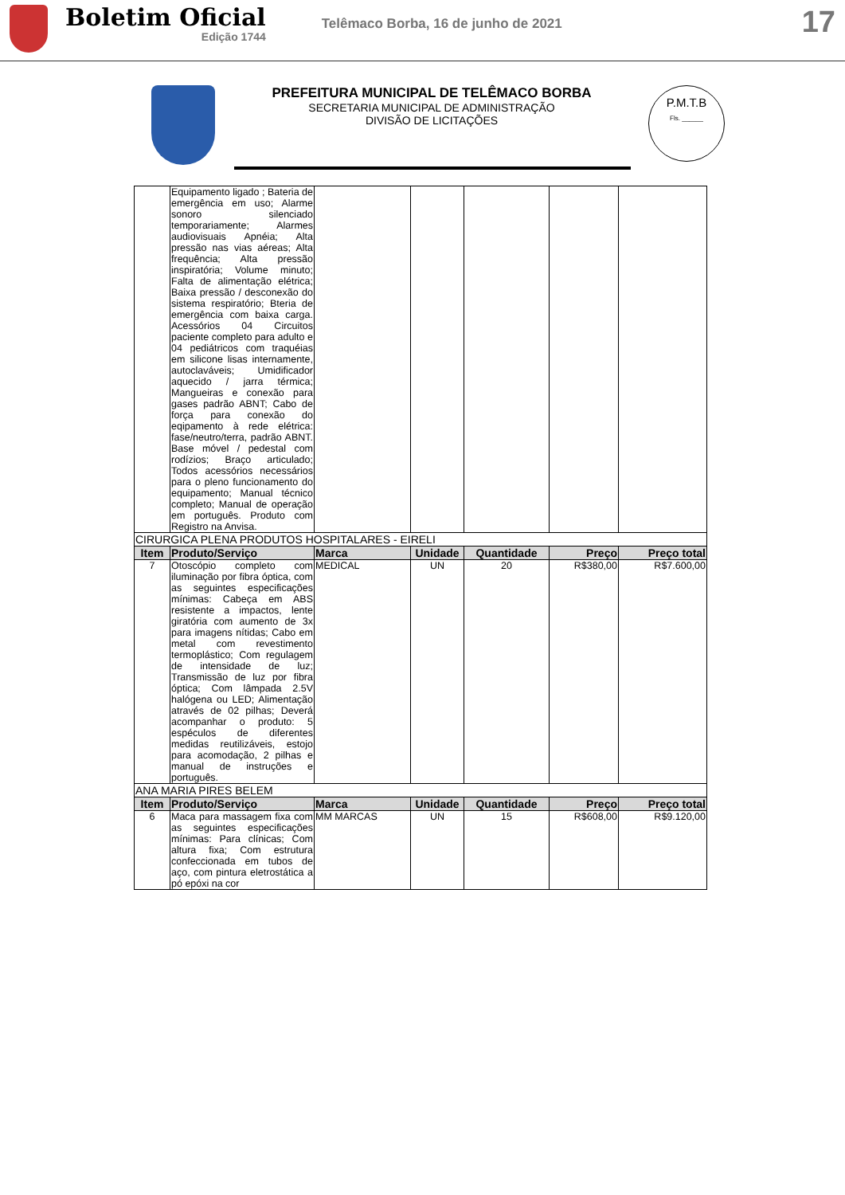Boletim Oficial
Edição 1744
Telêmaco Borba, 16 de junho de 2021
17
PREFEITURA MUNICIPAL DE TELÊMACO BORBA
SECRETARIA MUNICIPAL DE ADMINISTRAÇÃO
DIVISÃO DE LICITAÇÕES
P.M.T.B
Fls. ______
| | Equipamento ligado ; Bateria de emergência em uso; Alarme sonoro silenciado temporariamente; Alarmes audiovisuais Apnéia; Alta pressão nas vias aéreas; Alta frequência; Alta pressão inspiratória; Volume minuto; Falta de alimentação elétrica; Baixa pressão / desconexão do sistema respiratório; Bteria de emergência com baixa carga. Acessórios 04 Circuitos paciente completo para adulto e 04 pediátricos com traquéias em silicone lisas internamente, autoclaváveis; Umidificador aquecido / jarra térmica; Mangueiras e conexão para gases padrão ABNT; Cabo de força para conexão do eqipamento à rede elétrica: fase/neutro/terra, padrão ABNT. Base móvel / pedestal com rodízios; Braço articulado; Todos acessórios necessários para o pleno funcionamento do equipamento; Manual técnico completo; Manual de operação em português. Produto com Registro na Anvisa. | | | | | |
| CIRURGICA PLENA PRODUTOS HOSPITALARES - EIRELI | | | | | | |
| Item | Produto/Serviço | Marca | Unidade | Quantidade | Preço | Preço total |
| 7 | Otoscópio completo com iluminação por fibra óptica, com as seguintes especificações mínimas: Cabeça em ABS resistente a impactos, lente giratória com aumento de 3x para imagens nítidas; Cabo em metal com revestimento termoplástico; Com regulagem de intensidade de luz; Transmissão de luz por fibra óptica; Com lâmpada 2.5V halógena ou LED; Alimentação através de 02 pilhas; Deverá acompanhar o produto: 5 espéculos de diferentes medidas reutilizáveis, estojo para acomodação, 2 pilhas e manual de instruções e português. | MEDICAL | UN | 20 | R$380,00 | R$7.600,00 |
| ANA MARIA PIRES BELEM | | | | | | |
| Item | Produto/Serviço | Marca | Unidade | Quantidade | Preço | Preço total |
| 6 | Maca para massagem fixa com as seguintes especificações mínimas: Para clínicas; Com altura fixa; Com estrutura confeccionada em tubos de aço, com pintura eletrostática a pó epóxi na cor | MM MARCAS | UN | 15 | R$608,00 | R$9.120,00 |